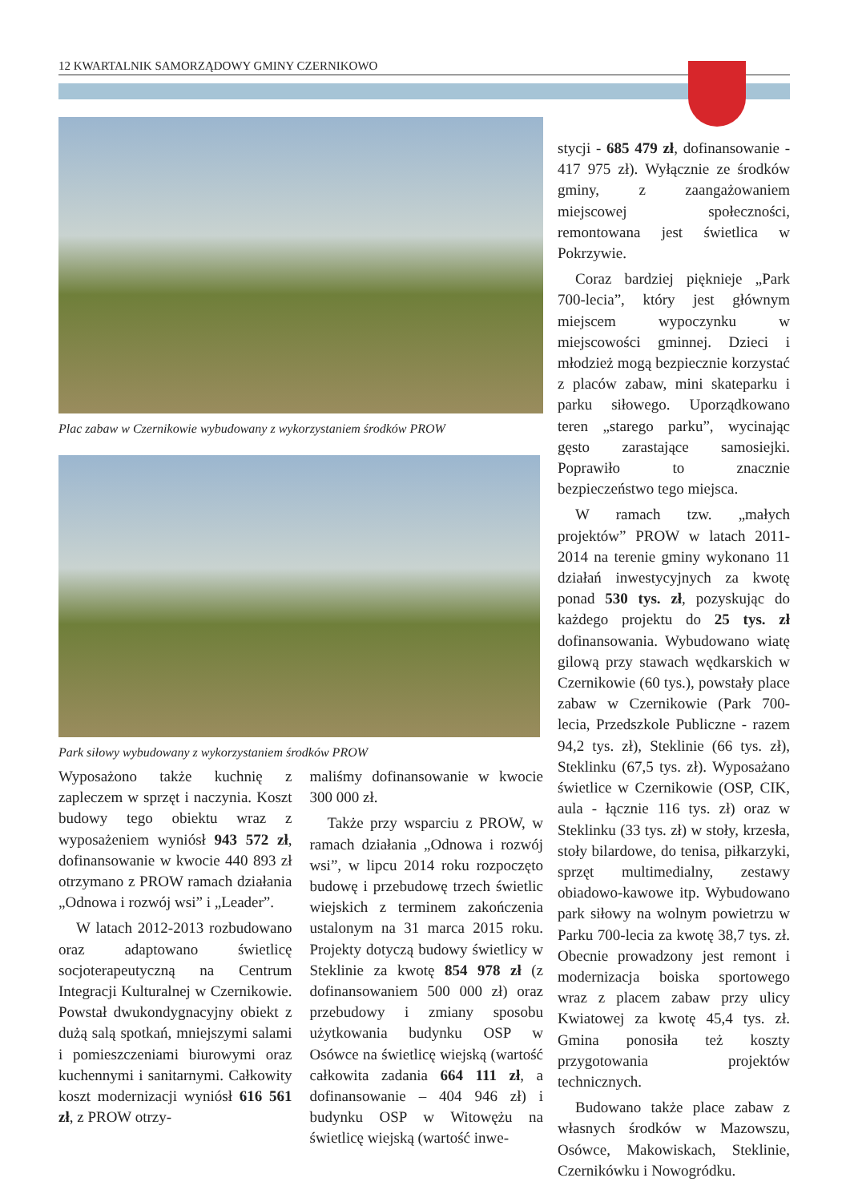12 KWARTALNIK SAMORZĄDOWY GMINY CZERNIKOWO
Plac zabaw w Czernikowie wybudowany z wykorzystaniem środków PROW
Park siłowy wybudowany z wykorzystaniem środków PROW
Wyposażono także kuchnię z zapleczem w sprzęt i naczynia. Koszt budowy tego obiektu wraz z wyposażeniem wyniósł 943 572 zł, dofinansowanie w kwocie 440 893 zł otrzymano z PROW ramach działania „Odnowa i rozwój wsi” i „Leader”.
W latach 2012-2013 rozbudowano oraz adaptowano świetlicę socjoterapeutyczną na Centrum Integracji Kulturalnej w Czernikowie. Powstał dwukondygnacyjny obiekt z dużą salą spotkań, mniejszymi salami i pomieszczeniami biurowymi oraz kuchennymi i sanitarnymi. Całkowity koszt modernizacji wyniósł 616 561 zł, z PROW otrzy-
maliśmy dofinansowanie w kwocie 300 000 zł.
Także przy wsparciu z PROW, w ramach działania „Odnowa i rozwój wsi”, w lipcu 2014 roku rozpoczęto budowę i przebudowę trzech świetlic wiejskich z terminem zakończenia ustalonym na 31 marca 2015 roku. Projekty dotyczą budowy świetlicy w Steklinie za kwotę 854 978 zł (z dofinansowaniem 500 000 zł) oraz przebudowy i zmiany sposobu użytkowania budynku OSP w Osówce na świetlicę wiejską (wartość całkowita zadania 664 111 zł, a dofinansowanie – 404 946 zł) i budynku OSP w Witowężu na świetlicę wiejską (wartość inwe-
stycji - 685 479 zł, dofinansowanie - 417 975 zł). Wyłącznie ze środków gminy, z zaangażowaniem miejscowej społeczności, remontowana jest świetlica w Pokrzywie.
Coraz bardziej pięknieje „Park 700-lecia”, który jest głównym miejscem wypoczynku w miejscowości gminnej. Dzieci i młodzież mogą bezpiecznie korzystać z placów zabaw, mini skateparku i parku siłowego. Uporządkowano teren „starego parku”, wycinając gęsto zarastające samosiejki. Poprawiło to znacznie bezpieczeństwo tego miejsca.
W ramach tzw. „małych projektów” PROW w latach 2011-2014 na terenie gminy wykonano 11 działań inwestycyjnych za kwotę ponad 530 tys. zł, pozyskując do każdego projektu do 25 tys. zł dofinansowania. Wybudowano wiatę gilową przy stawach wędkarskich w Czernikowie (60 tys.), powstały place zabaw w Czernikowie (Park 700-lecia, Przedszkole Publiczne - razem 94,2 tys. zł), Steklinie (66 tys. zł), Steklinku (67,5 tys. zł). Wyposażano świetlice w Czernikowie (OSP, CIK, aula - łącznie 116 tys. zł) oraz w Steklinku (33 tys. zł) w stoły, krzesła, stoły bilardowe, do tenisa, piłkarzyki, sprzęt multimedialny, zestawy obiadowo-kawowe itp. Wybudowano park siłowy na wolnym powietrzu w Parku 700-lecia za kwotę 38,7 tys. zł. Obecnie prowadzony jest remont i modernizacja boiska sportowego wraz z placem zabaw przy ulicy Kwiatowej za kwotę 45,4 tys. zł. Gmina ponosiła też koszty przygotowania projektów technicznych.
Budowano także place zabaw z własnych środków w Mazowszu, Osówce, Makowiskach, Steklinie, Czernikówku i Nowogródku.